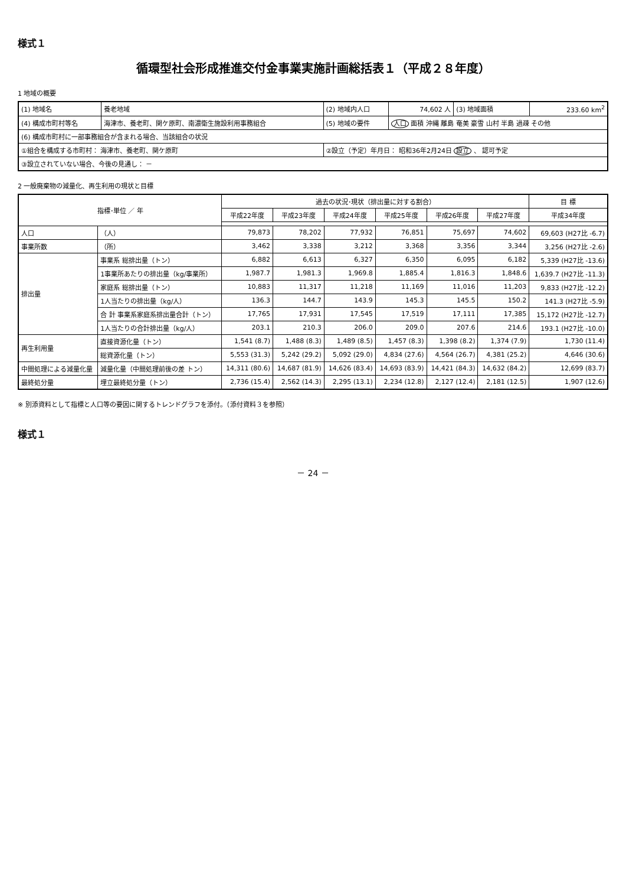様式１
循環型社会形成推進交付金事業実施計画総括表１（平成２８年度）
1 地域の概要
| (1) 地域名 | 養老地域 | (2) 地域内人口 | 74,602 人 | (3) 地域面積 | 233.60 km<sup>2</sup> |
| (4) 構成市町村等名 | 海津市、養老町、関ケ原町、南濃衛生施設利用事務組合 | (5) 地域の要件 | 人口 面積 沖縄 離島 奄美 豪雪 山村 半島 過疎 その他 | | |
| (6) 構成市町村に一部事務組合が含まれる場合、当該組合の状況 | | | | | |
| ①組合を構成する市町村： 海津市、養老町、関ケ原町 | | ②設立（予定）年月日： 昭和36年2月24日 設立 、 認可予定 | | | |
| ③設立されていない場合、今後の見通し： － | | | | | |
2 一般廃棄物の減量化、再生利用の現状と目標
| 指標･単位 ／ 年 | | 過去の状況･現状（排出量に対する割合） | | | | | | 目 標 |
| --- | --- | --- | --- | --- | --- | --- | --- | --- |
| | | 平成22年度 | 平成23年度 | 平成24年度 | 平成25年度 | 平成26年度 | 平成27年度 | 平成34年度 |
| 人口 | （人） | 79,873 | 78,202 | 77,932 | 76,851 | 75,697 | 74,602 | 69,603 (H27比 -6.7) |
| 事業所数 | （所） | 3,462 | 3,338 | 3,212 | 3,368 | 3,356 | 3,344 | 3,256 (H27比 -2.6) |
| 排出量 | 事業系 総排出量（トン） | 6,882 | 6,613 | 6,327 | 6,350 | 6,095 | 6,182 | 5,339 (H27比 -13.6) |
| | 1事業所あたりの排出量（kg/事業所） | 1,987.7 | 1,981.3 | 1,969.8 | 1,885.4 | 1,816.3 | 1,848.6 | 1,639.7 (H27比 -11.3) |
| | 家庭系 総排出量（トン） | 10,883 | 11,317 | 11,218 | 11,169 | 11,016 | 11,203 | 9,833 (H27比 -12.2) |
| | 1人当たりの排出量（kg/人） | 136.3 | 144.7 | 143.9 | 145.3 | 145.5 | 150.2 | 141.3 (H27比 -5.9) |
| | 合 計 事業系家庭系排出量合計（トン） | 17,765 | 17,931 | 17,545 | 17,519 | 17,111 | 17,385 | 15,172 (H27比 -12.7) |
| | 1人当たりの合計排出量（kg/人） | 203.1 | 210.3 | 206.0 | 209.0 | 207.6 | 214.6 | 193.1 (H27比 -10.0) |
| 再生利用量 | 直接資源化量（トン） | 1,541 (8.7) | 1,488 (8.3) | 1,489 (8.5) | 1,457 (8.3) | 1,398 (8.2) | 1,374 (7.9) | 1,730 (11.4) |
| | 総資源化量（トン） | 5,553 (31.3) | 5,242 (29.2) | 5,092 (29.0) | 4,834 (27.6) | 4,564 (26.7) | 4,381 (25.2) | 4,646 (30.6) |
| 中間処理による減量化量 | 減量化量（中間処理前後の差 トン） | 14,311 (80.6) | 14,687 (81.9) | 14,626 (83.4) | 14,693 (83.9) | 14,421 (84.3) | 14,632 (84.2) | 12,699 (83.7) |
| 最終処分量 | 埋立最終処分量（トン） | 2,736 (15.4) | 2,562 (14.3) | 2,295 (13.1) | 2,234 (12.8) | 2,127 (12.4) | 2,181 (12.5) | 1,907 (12.6) |
※ 別添資料として指標と人口等の要因に関するトレンドグラフを添付。（添付資料３を参照）
様式１
－ 24 －